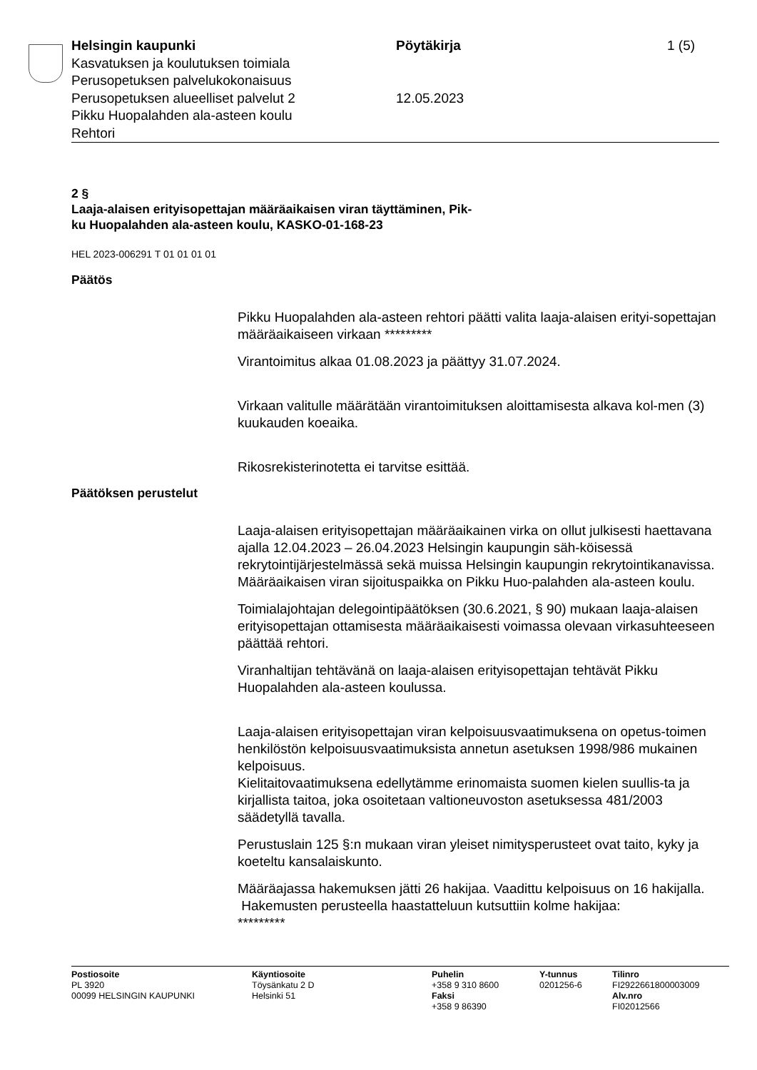Helsingin kaupunki
Kasvatuksen ja koulutuksen toimiala
Perusopetuksen palvelukokonaisuus
Perusopetuksen alueelliset palvelut 2
Pikku Huopalahden ala-asteen koulu
Rehtori
Pöytäkirja
12.05.2023
1 (5)
2 §
Laaja-alaisen erityisopettajan määräaikaisen viran täyttäminen, Pik-
ku Huopalahden ala-asteen koulu, KASKO-01-168-23
HEL 2023-006291 T 01 01 01 01
Päätös
Pikku Huopalahden ala-asteen rehtori päätti valita laaja-alaisen erityi-sopettajan määräaikaiseen virkaan *********
Virantoimitus alkaa 01.08.2023 ja päättyy 31.07.2024.
Virkaan valitulle määrätään virantoimituksen aloittamisesta alkava kol-men (3) kuukauden koeaika.
Rikosrekisterinotetta ei tarvitse esittää.
Päätöksen perustelut
Laaja-alaisen erityisopettajan määräaikainen virka on ollut julkisesti haettavana ajalla 12.04.2023 – 26.04.2023 Helsingin kaupungin säh-köisessä rekrytointijärjestelmässä sekä muissa Helsingin kaupungin rekrytointikanavissa. Määräaikaisen viran sijoituspaikka on Pikku Huo-palahden ala-asteen koulu.
Toimialajohtajan delegointipäätöksen (30.6.2021, § 90) mukaan laaja-alaisen erityisopettajan ottamisesta määräaikaisesti voimassa olevaan virkasuhteeseen päättää rehtori.
Viranhaltijan tehtävänä on laaja-alaisen erityisopettajan tehtävät Pikku Huopalahden ala-asteen koulussa.
Laaja-alaisen erityisopettajan viran kelpoisuusvaatimuksena on opetus-toimen henkilöstön kelpoisuusvaatimuksista annetun asetuksen 1998/986 mukainen kelpoisuus.
Kielitaitovaatimuksena edellytämme erinomaista suomen kielen suullis-ta ja kirjallista taitoa, joka osoitetaan valtioneuvoston asetuksessa 481/2003 säädetyllä tavalla.
Perustuslain 125 §:n mukaan viran yleiset nimitysperusteet ovat taito, kyky ja koeteltu kansalaiskunto.
Määräajassa hakemuksen jätti 26 hakijaa. Vaadittu kelpoisuus on 16 hakijalla.
Hakemusten perusteella haastatteluun kutsuttiin kolme hakijaa:
*********
Postiosoite
PL 3920
00099 HELSINGIN KAUPUNKI
Käyntiosoite
Töysänkatu 2 D
Helsinki 51
Puhelin
+358 9 310 8600
Faksi
+358 9 86390
Y-tunnus
0201256-6
Tilinro
FI2922661800003009
Alv.nro
FI02012566